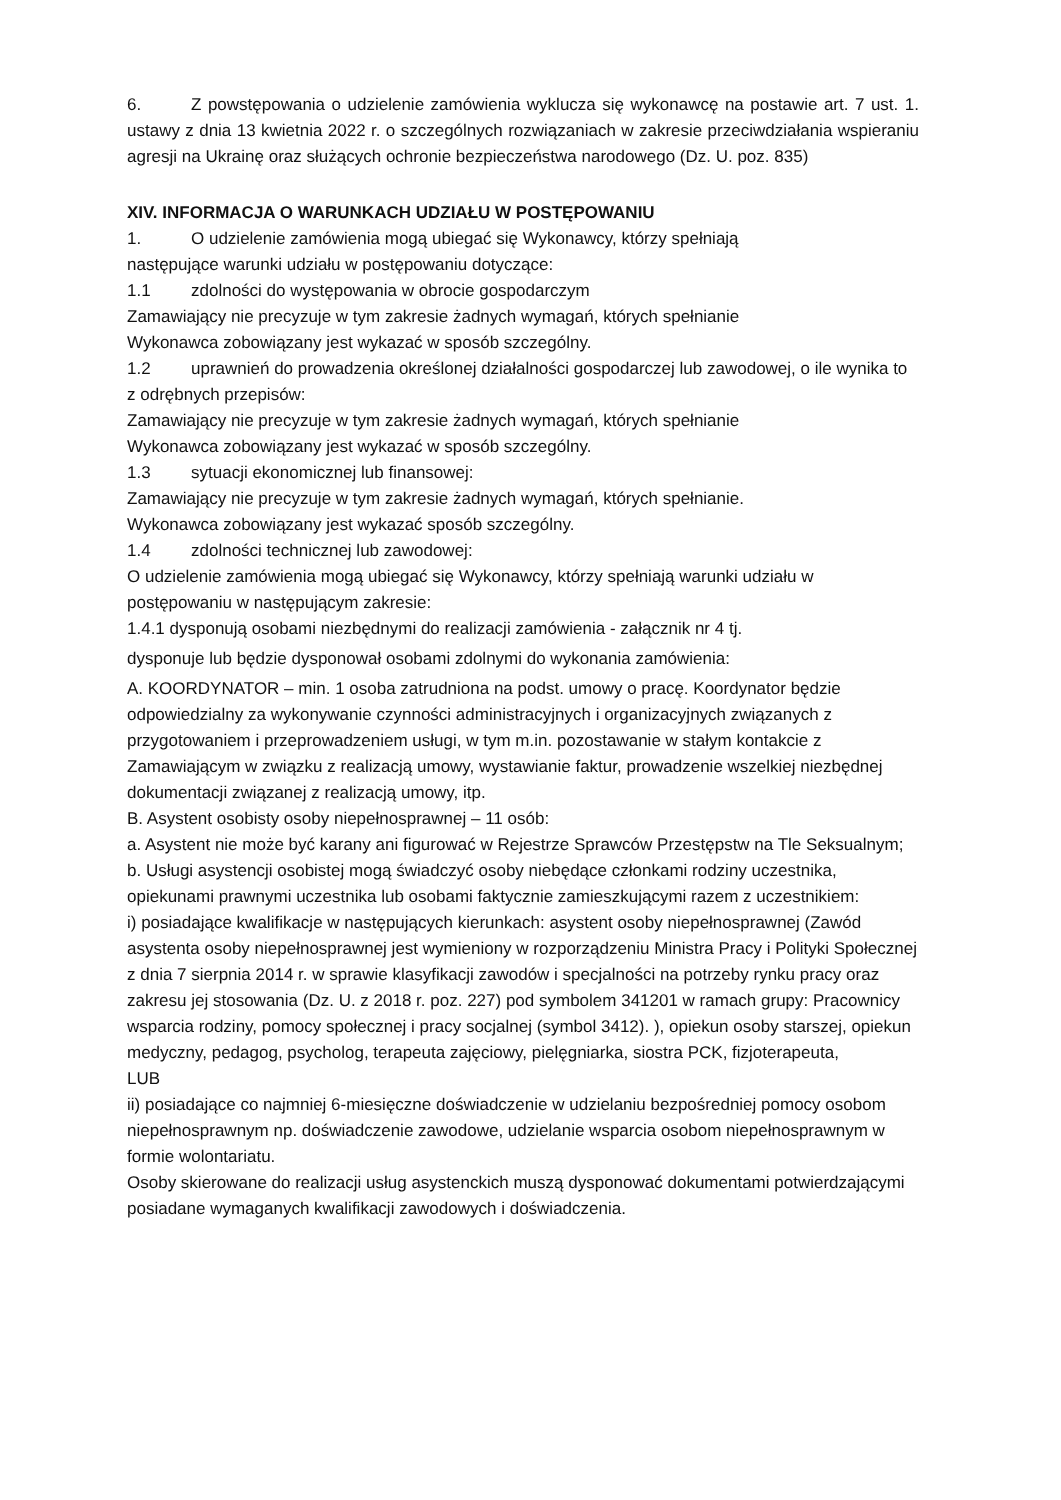6. Z powstępowania o udzielenie zamówienia wyklucza się wykonawcę na postawie art. 7 ust. 1. ustawy z dnia 13 kwietnia 2022 r. o szczególnych rozwiązaniach w zakresie przeciwdziałania wspieraniu agresji na Ukrainę oraz służących ochronie bezpieczeństwa narodowego (Dz. U. poz. 835)
XIV. INFORMACJA O WARUNKACH UDZIAŁU W POSTĘPOWANIU
1. O udzielenie zamówienia mogą ubiegać się Wykonawcy, którzy spełniają
następujące warunki udziału w postępowaniu dotyczące:
1.1 zdolności do występowania w obrocie gospodarczym
Zamawiający nie precyzuje w tym zakresie żadnych wymagań, których spełnianie
Wykonawca zobowiązany jest wykazać w sposób szczególny.
1.2 uprawnień do prowadzenia określonej działalności gospodarczej lub zawodowej, o ile wynika to z odrębnych przepisów:
Zamawiający nie precyzuje w tym zakresie żadnych wymagań, których spełnianie
Wykonawca zobowiązany jest wykazać w sposób szczególny.
1.3 sytuacji ekonomicznej lub finansowej:
Zamawiający nie precyzuje w tym zakresie żadnych wymagań, których spełnianie.
Wykonawca zobowiązany jest wykazać sposób szczególny.
1.4 zdolności technicznej lub zawodowej:
O udzielenie zamówienia mogą ubiegać się Wykonawcy, którzy spełniają warunki udziału w postępowaniu w następującym zakresie:
1.4.1 dysponują osobami niezbędnymi do realizacji zamówienia - załącznik nr 4 tj.
dysponuje lub będzie dysponował osobami zdolnymi do wykonania zamówienia:
A. KOORDYNATOR – min. 1 osoba zatrudniona na podst. umowy o pracę. Koordynator będzie odpowiedzialny za wykonywanie czynności administracyjnych i organizacyjnych związanych z przygotowaniem i przeprowadzeniem usługi, w tym m.in. pozostawanie w stałym kontakcie z Zamawiającym w związku z realizacją umowy, wystawianie faktur, prowadzenie wszelkiej niezbędnej dokumentacji związanej z realizacją umowy, itp.
B. Asystent osobisty osoby niepełnosprawnej – 11 osób:
a. Asystent nie może być karany ani figurować w Rejestrze Sprawców Przestępstw na Tle Seksualnym;
b. Usługi asystencji osobistej mogą świadczyć osoby niebędące członkami rodziny uczestnika, opiekunami prawnymi uczestnika lub osobami faktycznie zamieszkującymi razem z uczestnikiem:
i) posiadające kwalifikacje w następujących kierunkach: asystent osoby niepełnosprawnej (Zawód asystenta osoby niepełnosprawnej jest wymieniony w rozporządzeniu Ministra Pracy i Polityki Społecznej z dnia 7 sierpnia 2014 r. w sprawie klasyfikacji zawodów i specjalności na potrzeby rynku pracy oraz zakresu jej stosowania (Dz. U. z 2018 r. poz. 227) pod symbolem 341201 w ramach grupy: Pracownicy wsparcia rodziny, pomocy społecznej i pracy socjalnej (symbol 3412). ), opiekun osoby starszej, opiekun medyczny, pedagog, psycholog, terapeuta zajęciowy, pielęgniarka, siostra PCK, fizjoterapeuta,
LUB
ii) posiadające co najmniej 6-miesięczne doświadczenie w udzielaniu bezpośredniej pomocy osobom niepełnosprawnym np. doświadczenie zawodowe, udzielanie wsparcia osobom niepełnosprawnym w formie wolontariatu.
Osoby skierowane do realizacji usług asystenckich muszą dysponować dokumentami potwierdzającymi posiadane wymaganych kwalifikacji zawodowych i doświadczenia.